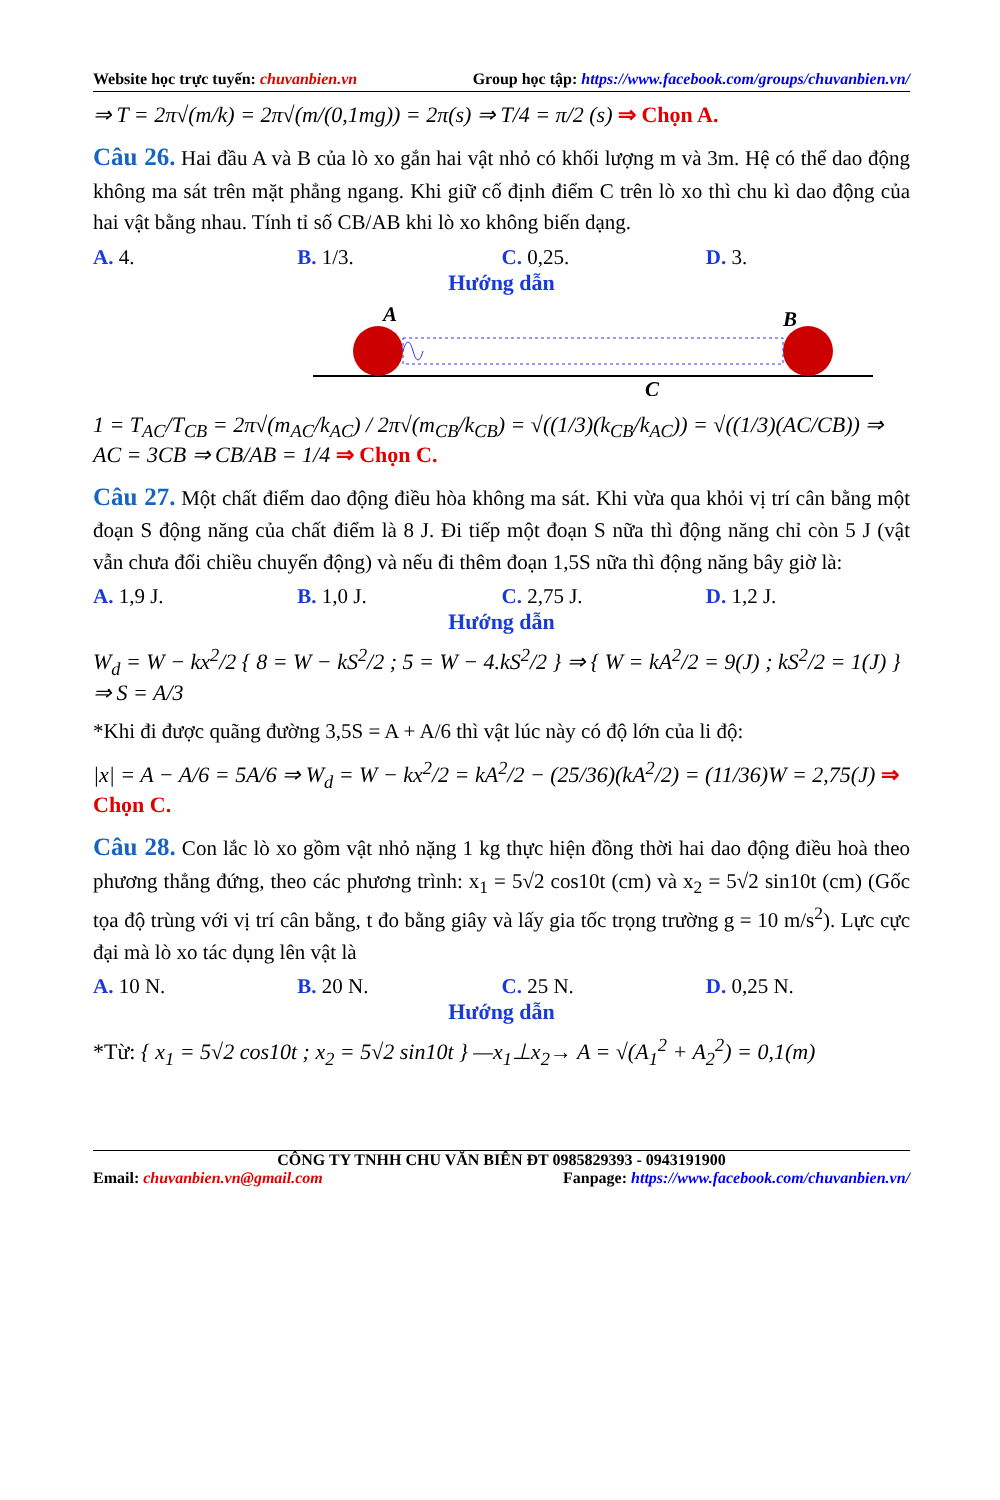Website học trực tuyến: chuvanbien.vn Group học tập: https://www.facebook.com/groups/chuvanbien.vn/
⇒ T = 2π√(m/k) = 2π√(m/(0,1mg)) = 2π(s) ⇒ T/4 = π/2 (s) ⇒ Chọn A.
Câu 26. Hai đầu A và B của lò xo gắn hai vật nhỏ có khối lượng m và 3m. Hệ có thể dao động không ma sát trên mặt phẳng ngang. Khi giữ cố định điểm C trên lò xo thì chu kì dao động của hai vật bằng nhau. Tính tỉ số CB/AB khi lò xo không biến dạng.
A. 4. B. 1/3. C. 0,25. D. 3.
Hướng dẫn
A
B
C
1 = T<sub>AC</sub>/T<sub>CB</sub> = 2π√(m<sub>AC</sub>/k<sub>AC</sub>) / 2π√(m<sub>CB</sub>/k<sub>CB</sub>) = √((1/3)(k<sub>CB</sub>/k<sub>AC</sub>)) = √((1/3)(AC/CB)) ⇒ AC = 3CB ⇒ CB/AB = 1/4 ⇒ Chọn C.
Câu 27. Một chất điểm dao động điều hòa không ma sát. Khi vừa qua khỏi vị trí cân bằng một đoạn S động năng của chất điểm là 8 J. Đi tiếp một đoạn S nữa thì động năng chỉ còn 5 J (vật vẫn chưa đổi chiều chuyển động) và nếu đi thêm đoạn 1,5S nữa thì động năng bây giờ là:
A. 1,9 J. B. 1,0 J. C. 2,75 J. D. 1,2 J.
Hướng dẫn
W<sub>d</sub> = W − kx<sup>2</sup>/2 { 8 = W − kS<sup>2</sup>/2 ; 5 = W − 4.kS<sup>2</sup>/2 } ⇒ { W = kA<sup>2</sup>/2 = 9(J) ; kS<sup>2</sup>/2 = 1(J) } ⇒ S = A/3
*Khi đi được quãng đường 3,5S = A + A/6 thì vật lúc này có độ lớn của li độ:
|x| = A − A/6 = 5A/6 ⇒ W<sub>d</sub> = W − kx<sup>2</sup>/2 = kA<sup>2</sup>/2 − (25/36)(kA<sup>2</sup>/2) = (11/36)W = 2,75(J) ⇒ Chọn C.
Câu 28. Con lắc lò xo gồm vật nhỏ nặng 1 kg thực hiện đồng thời hai dao động điều hoà theo phương thẳng đứng, theo các phương trình: x<sub>1</sub> = 5√2 cos10t (cm) và x<sub>2</sub> = 5√2 sin10t (cm) (Gốc tọa độ trùng với vị trí cân bằng, t đo bằng giây và lấy gia tốc trọng trường g = 10 m/s<sup>2</sup>). Lực cực đại mà lò xo tác dụng lên vật là
A. 10 N. B. 20 N. C. 25 N. D. 0,25 N.
Hướng dẫn
*Từ: { x<sub>1</sub> = 5√2 cos10t ; x<sub>2</sub> = 5√2 sin10t } —x<sub>1</sub>⊥x<sub>2</sub>→ A = √(A<sub>1</sub><sup>2</sup> + A<sub>2</sub><sup>2</sup>) = 0,1(m)
CÔNG TY TNHH CHU VĂN BIÊN ĐT 0985829393 - 0943191900
Email: chuvanbien.vn@gmail.com Fanpage: https://www.facebook.com/chuvanbien.vn/